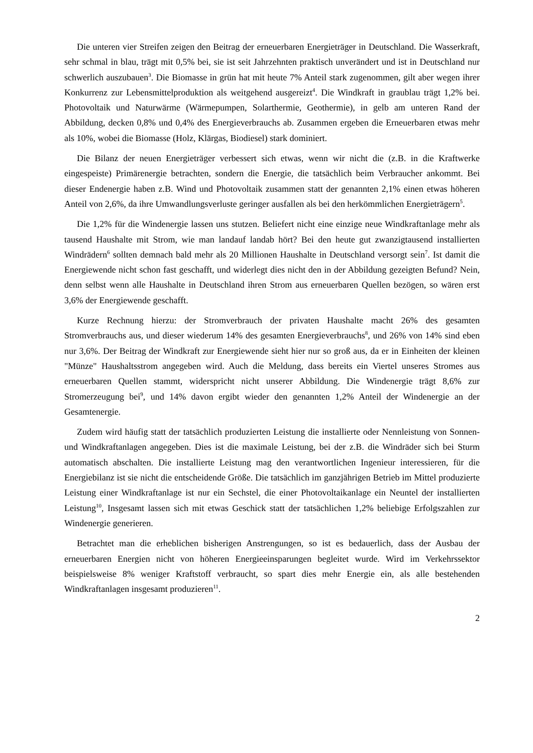Die unteren vier Streifen zeigen den Beitrag der erneuerbaren Energieträger in Deutschland. Die Wasserkraft, sehr schmal in blau, trägt mit 0,5% bei, sie ist seit Jahrzehnten praktisch unverändert und ist in Deutschland nur schwerlich auszubauen<sup>3</sup>. Die Biomasse in grün hat mit heute 7% Anteil stark zugenommen, gilt aber wegen ihrer Konkurrenz zur Lebensmittelproduktion als weitgehend ausgereizt<sup>4</sup>. Die Windkraft in graublau trägt 1,2% bei. Photovoltaik und Naturwärme (Wärmepumpen, Solarthermie, Geothermie), in gelb am unteren Rand der Abbildung, decken 0,8% und 0,4% des Energieverbrauchs ab. Zusammen ergeben die Erneuerbaren etwas mehr als 10%, wobei die Biomasse (Holz, Klärgas, Biodiesel) stark dominiert.
Die Bilanz der neuen Energieträger verbessert sich etwas, wenn wir nicht die (z.B. in die Kraftwerke eingespeiste) Primärenergie betrachten, sondern die Energie, die tatsächlich beim Verbraucher ankommt. Bei dieser Endenergie haben z.B. Wind und Photovoltaik zusammen statt der genannten 2,1% einen etwas höheren Anteil von 2,6%, da ihre Umwandlungsverluste geringer ausfallen als bei den herkömmlichen Energieträgern<sup>5</sup>.
Die 1,2% für die Windenergie lassen uns stutzen. Beliefert nicht eine einzige neue Windkraftanlage mehr als tausend Haushalte mit Strom, wie man landauf landab hört? Bei den heute gut zwanzigtausend installierten Windrädern<sup>6</sup> sollten demnach bald mehr als 20 Millionen Haushalte in Deutschland versorgt sein<sup>7</sup>. Ist damit die Energiewende nicht schon fast geschafft, und widerlegt dies nicht den in der Abbildung gezeigten Befund? Nein, denn selbst wenn alle Haushalte in Deutschland ihren Strom aus erneuerbaren Quellen bezögen, so wären erst 3,6% der Energiewende geschafft.
Kurze Rechnung hierzu: der Stromverbrauch der privaten Haushalte macht 26% des gesamten Stromverbrauchs aus, und dieser wiederum 14% des gesamten Energieverbrauchs<sup>8</sup>, und 26% von 14% sind eben nur 3,6%. Der Beitrag der Windkraft zur Energiewende sieht hier nur so groß aus, da er in Einheiten der kleinen "Münze" Haushaltsstrom angegeben wird. Auch die Meldung, dass bereits ein Viertel unseres Stromes aus erneuerbaren Quellen stammt, widerspricht nicht unserer Abbildung. Die Windenergie trägt 8,6% zur Stromerzeugung bei<sup>9</sup>, und 14% davon ergibt wieder den genannten 1,2% Anteil der Windenergie an der Gesamtenergie.
Zudem wird häufig statt der tatsächlich produzierten Leistung die installierte oder Nennleistung von Sonnen- und Windkraftanlagen angegeben. Dies ist die maximale Leistung, bei der z.B. die Windräder sich bei Sturm automatisch abschalten. Die installierte Leistung mag den verantwortlichen Ingenieur interessieren, für die Energiebilanz ist sie nicht die entscheidende Größe. Die tatsächlich im ganzjährigen Betrieb im Mittel produzierte Leistung einer Windkraftanlage ist nur ein Sechstel, die einer Photovoltaikanlage ein Neuntel der installierten Leistung<sup>10</sup>, Insgesamt lassen sich mit etwas Geschick statt der tatsächlichen 1,2% beliebige Erfolgszahlen zur Windenergie generieren.
Betrachtet man die erheblichen bisherigen Anstrengungen, so ist es bedauerlich, dass der Ausbau der erneuerbaren Energien nicht von höheren Energieeinsparungen begleitet wurde. Wird im Verkehrssektor beispielsweise 8% weniger Kraftstoff verbraucht, so spart dies mehr Energie ein, als alle bestehenden Windkraftanlagen insgesamt produzieren<sup>11</sup>.
2